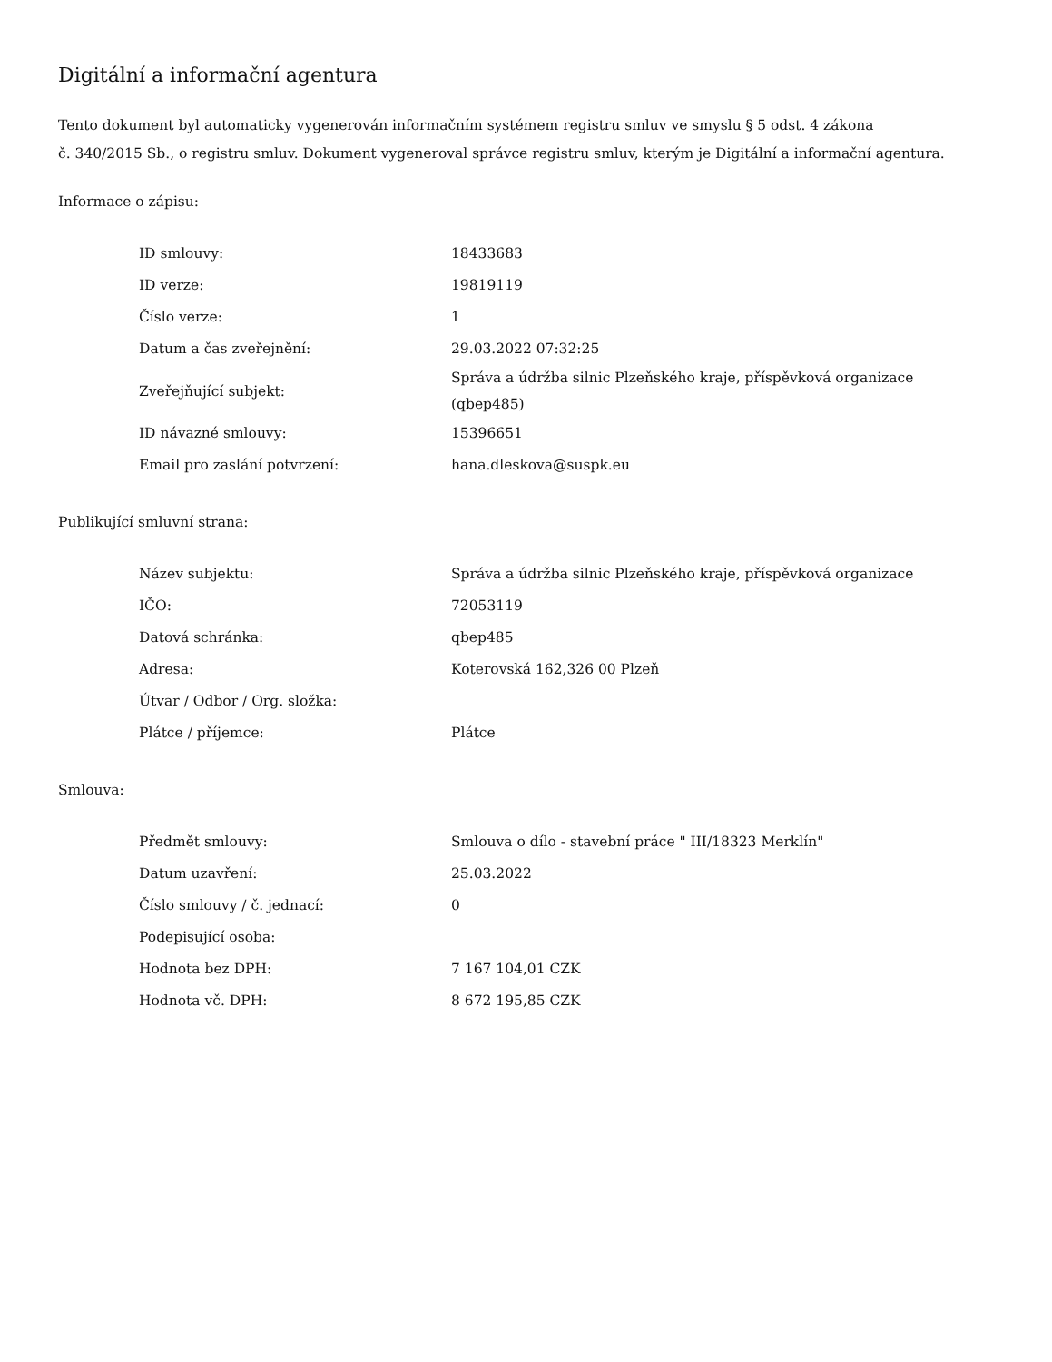Digitální a informační agentura
Tento dokument byl automaticky vygenerován informačním systémem registru smluv ve smyslu § 5 odst. 4 zákona
č. 340/2015 Sb., o registru smluv. Dokument vygeneroval správce registru smluv, kterým je Digitální a informační agentura.
Informace o zápisu:
| ID smlouvy: | 18433683 |
| ID verze: | 19819119 |
| Číslo verze: | 1 |
| Datum a čas zveřejnění: | 29.03.2022 07:32:25 |
| Zveřejňující subjekt: | Správa a údržba silnic Plzeňského kraje, příspěvková organizace (qbep485) |
| ID návazné smlouvy: | 15396651 |
| Email pro zaslání potvrzení: | hana.dleskova@suspk.eu |
Publikující smluvní strana:
| Název subjektu: | Správa a údržba silnic Plzeňského kraje, příspěvková organizace |
| IČO: | 72053119 |
| Datová schránka: | qbep485 |
| Adresa: | Koterovská 162,326 00 Plzeň |
| Útvar / Odbor / Org. složka: | |
| Plátce / příjemce: | Plátce |
Smlouva:
| Předmět smlouvy: | Smlouva o dílo - stavební práce " III/18323 Merklín" |
| Datum uzavření: | 25.03.2022 |
| Číslo smlouvy / č. jednací: | 0 |
| Podepisující osoba: | |
| Hodnota bez DPH: | 7 167 104,01 CZK |
| Hodnota vč. DPH: | 8 672 195,85 CZK |